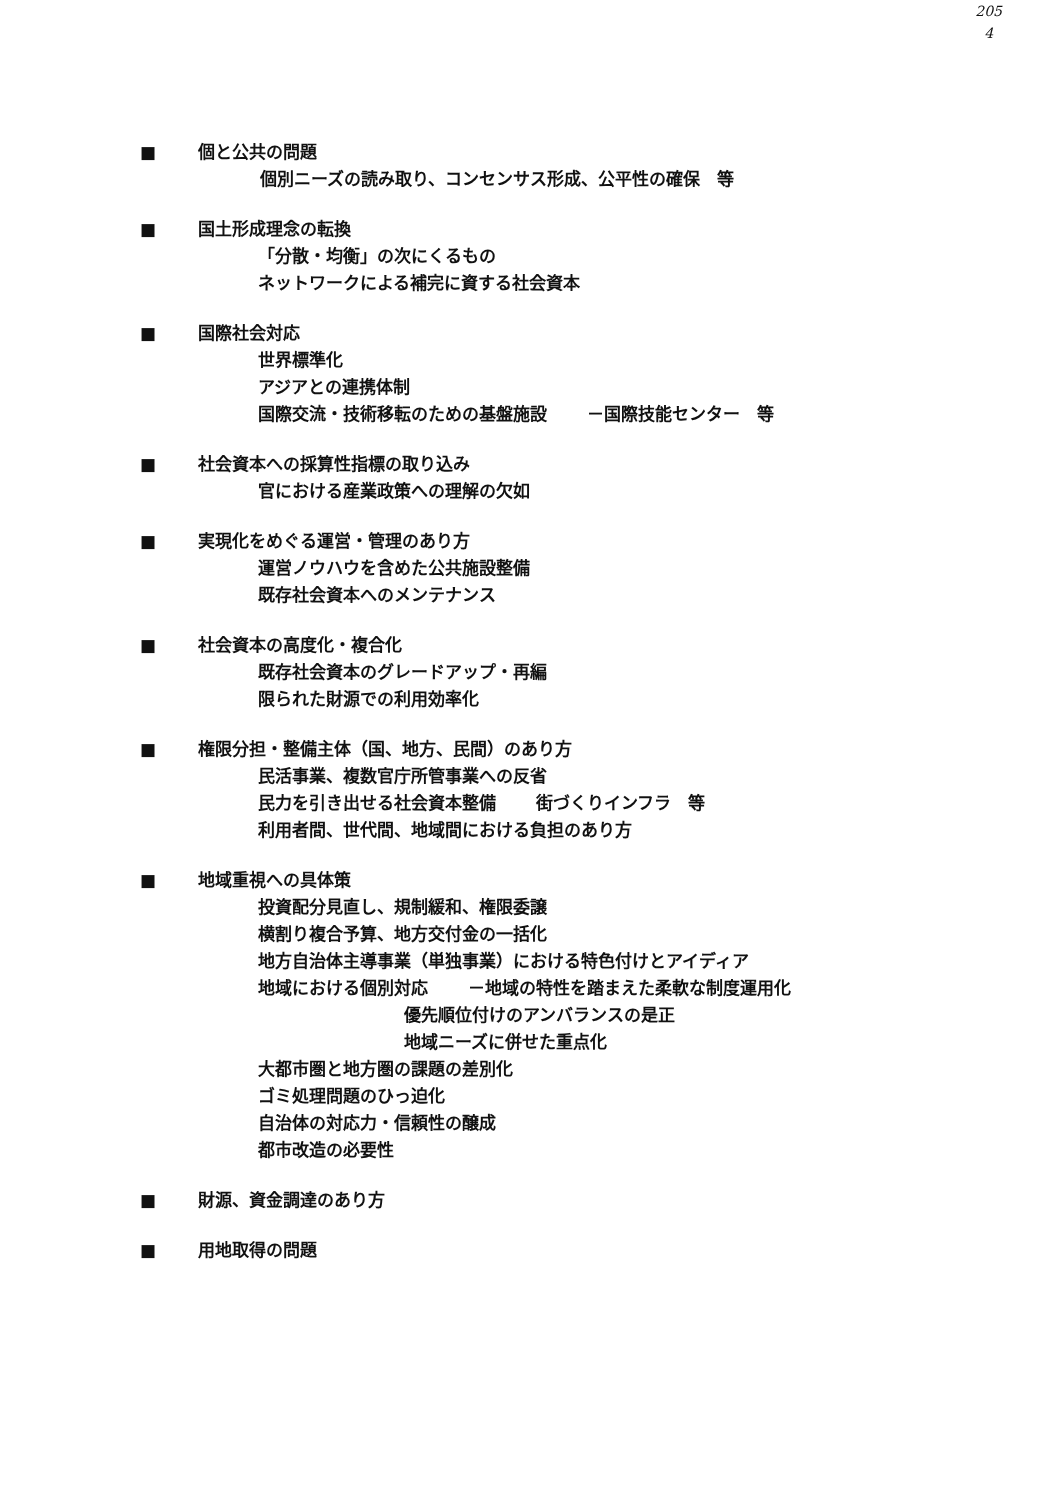205
4
■ 個と公共の問題
個別ニーズの読み取り、コンセンサス形成、公平性の確保　等
■ 国土形成理念の転換
「分散・均衡」の次にくるもの
ネットワークによる補完に資する社会資本
■ 国際社会対応
世界標準化
アジアとの連携体制
国際交流・技術移転のための基盤施設 －国際技能センター　等
■ 社会資本への採算性指標の取り込み
官における産業政策への理解の欠如
■ 実現化をめぐる運営・管理のあり方
運営ノウハウを含めた公共施設整備
既存社会資本へのメンテナンス
■ 社会資本の高度化・複合化
既存社会資本のグレードアップ・再編
限られた財源での利用効率化
■ 権限分担・整備主体（国、地方、民間）のあり方
民活事業、複数官庁所管事業への反省
民力を引き出せる社会資本整備 街づくりインフラ　等
利用者間、世代間、地域間における負担のあり方
■ 地域重視への具体策
投資配分見直し、規制緩和、権限委譲
横割り複合予算、地方交付金の一括化
地方自治体主導事業（単独事業）における特色付けとアイディア
地域における個別対応 －地域の特性を踏まえた柔軟な制度運用化
優先順位付けのアンバランスの是正
地域ニーズに併せた重点化
大都市圏と地方圏の課題の差別化
ゴミ処理問題のひっ迫化
自治体の対応力・信頼性の醸成
都市改造の必要性
■ 財源、資金調達のあり方
■ 用地取得の問題